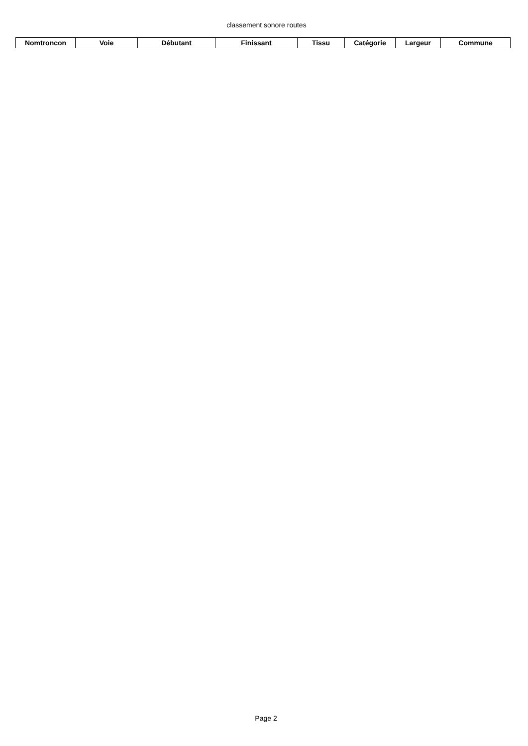classement sonore routes
| Nomtroncon | Voie | Débutant | Finissant | Tissu | Catégorie | Largeur | Commune |
| --- | --- | --- | --- | --- | --- | --- | --- |
Page 2